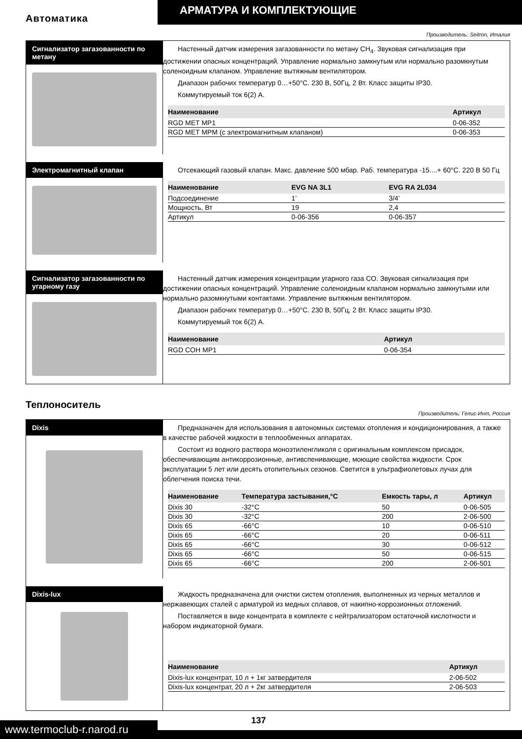АРМАТУРА И КОМПЛЕКТУЮЩИЕ
Автоматика
Производитель: Seitron, Италия
Сигнализатор загазованности по метану
Настенный датчик измерения загазованности по метану CH<sub>4</sub>. Звуковая сигнализация при достижении опасных концентраций. Управление нормально замкнутым или нормально разомкнутым соленоидным клапаном. Управление вытяжным вентилятором.
Диапазон рабочих температур 0…+50°С. 230 В, 50Гц, 2 Вт. Класс защиты IP30.
Коммутируемый ток 6(2) А.
| Наименование | Артикул |
| --- | --- |
| RGD MET MP1 | 0-06-352 |
| RGD MET MPM (с электромагнитным клапаном) | 0-06-353 |
Электромагнитный клапан
Отсекающий газовый клапан. Макс. давление 500 мбар. Раб. температура -15....+ 60°С. 220 В 50 Гц
| Наименование | EVG NA 3L1 | EVG RA 2L034 |
| --- | --- | --- |
| Подсоединение | 1’ | 3/4’ |
| Мощность, Вт | 19 | 2,4 |
| Артикул | 0-06-356 | 0-06-357 |
Сигнализатор загазованности по угарному газу
Настенный датчик измерения концентрации угарного газа CO. Звуковая сигнализация при достижении опасных концентраций. Управление соленоидным клапаном нормально замкнутыми или нормально разомкнутыми контактами. Управление вытяжным вентилятором.
Диапазон рабочих температур 0…+50°С. 230 В, 50Гц, 2 Вт. Класс защиты IP30.
Коммутируемый ток 6(2) А.
| Наименование | Артикул |
| --- | --- |
| RGD COH MP1 | 0-06-354 |
Теплоноситель
Производитель: Гелис-Инт, Россия
Dixis
Предназначен для использования в автономных системах отопления и кондиционирования, а также в качестве рабочей жидкости в теплообменных аппаратах.
Состоит из водного раствора моноэтиленгликоля с оригинальным комплексом присадок, обеспечивающим антикоррозионные, антивспенивающие, моющие свойства жидкости. Срок эксплуатации 5 лет или десять отопительных сезонов. Светится в ультрафиолетовых лучах для облегчения поиска течи.
| Наименование | Температура застывания,°С | Емкость тары, л | Артикул |
| --- | --- | --- | --- |
| Dixis 30 | -32°С | 50 | 0-06-505 |
| Dixis 30 | -32°С | 200 | 2-06-500 |
| Dixis 65 | -66°С | 10 | 0-06-510 |
| Dixis 65 | -66°С | 20 | 0-06-511 |
| Dixis 65 | -66°С | 30 | 0-06-512 |
| Dixis 65 | -66°С | 50 | 0-06-515 |
| Dixis 65 | -66°С | 200 | 2-06-501 |
Dixis-lux
Жидкость предназначена для очистки систем отопления, выполненных из черных металлов и нержавеющих сталей с арматурой из медных сплавов, от накипно-коррозионных отложений.
Поставляется в виде концентрата в комплекте с нейтрализатором остаточной кислотности и набором индикаторной бумаги.
| Наименование | Артикул |
| --- | --- |
| Dixis-lux концентрат, 10 л + 1кг затвердителя | 2-06-502 |
| Dixis-lux концентрат, 20 л + 2кг затвердителя | 2-06-503 |
www.termoclub-r.narod.ru
137